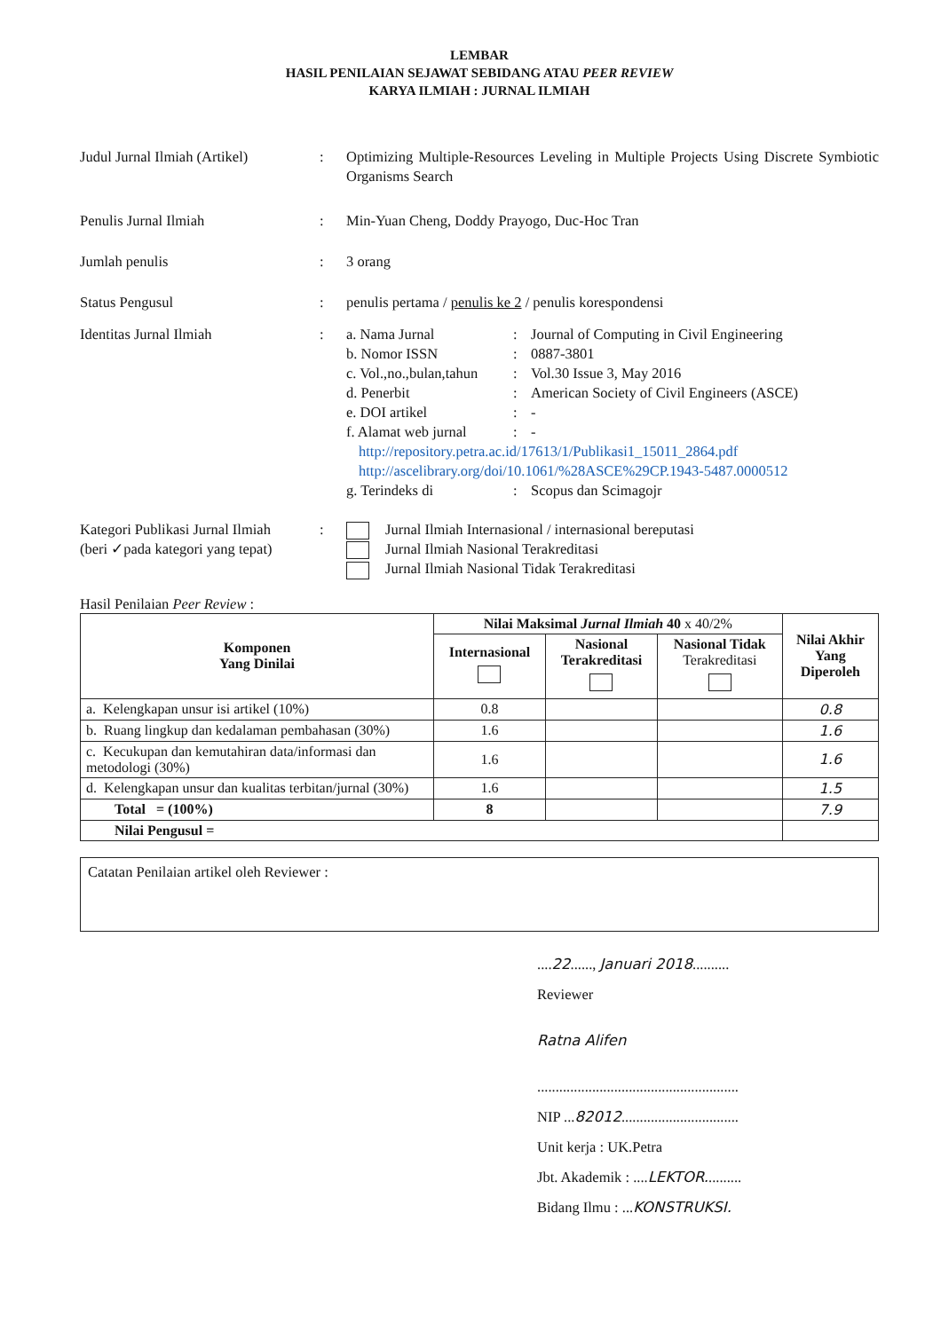LEMBAR
HASIL PENILAIAN SEJAWAT SEBIDANG ATAU PEER REVIEW
KARYA ILMIAH : JURNAL ILMIAH
Judul Jurnal Ilmiah (Artikel)
: Optimizing Multiple-Resources Leveling in Multiple Projects Using Discrete Symbiotic Organisms Search
Penulis Jurnal Ilmiah : Min-Yuan Cheng, Doddy Prayogo, Duc-Hoc Tran
Jumlah penulis : 3 orang
Status Pengusul : penulis pertama / penulis ke 2 / penulis korespondensi
Identitas Jurnal Ilmiah : a. Nama Jurnal : Journal of Computing in Civil Engineering
b. Nomor ISSN : 0887-3801
c. Vol.,no.,bulan,tahun
: Vol.30 Issue 3, May 2016
d. Penerbit : American Society of Civil Engineers (ASCE)
e. DOI artikel : -
f. Alamat web jurnal
: -
http://repository.petra.ac.id/17613/1/Publikasi1_15011_2864.pdf
http://ascelibrary.org/doi/10.1061/%28ASCE%29CP.1943-5487.0000512
g. Terindeks di : Scopus dan Scimagojr
Kategori Publikasi Jurnal Ilmiah
(beri ✓pada kategori yang tepat)
: Jurnal Ilmiah Internasional / internasional bereputasi
Jurnal Ilmiah Nasional Terakreditasi
Jurnal Ilmiah Nasional Tidak Terakreditasi
Hasil Penilaian Peer Review :
| Komponen Yang Dinilai | Nilai Maksimal Jurnal Ilmiah 40 x 40/2% | | | Nilai Akhir Yang Diperoleh |
| --- | --- | --- | --- | --- |
| | Internasional | Nasional Terakreditasi | Nasional Tidak Terakreditasi | |
| a. Kelengkapan unsur isi artikel (10%) | 0.8 | | | 0.8 |
| b. Ruang lingkup dan kedalaman pembahasan (30%) | 1.6 | | | 1.6 |
| c. Kecukupan dan kemutahiran data/informasi dan metodologi (30%) | 1.6 | | | 1.6 |
| d. Kelengkapan unsur dan kualitas terbitan/jurnal (30%) | 1.6 | | | 1.5 |
| Total = (100%) | 8 | | | 7.9 |
| Nilai Pengusul = | | | | |
Catatan Penilaian artikel oleh Reviewer :
....22......, Januari 2018..........
Reviewer
Ratna Alifen
.......................................................
NIP ...82012................................
Unit kerja : UK.Petra
Jbt. Akademik : ....LEKTOR..........
Bidang Ilmu : ...KONSTRUKSI.